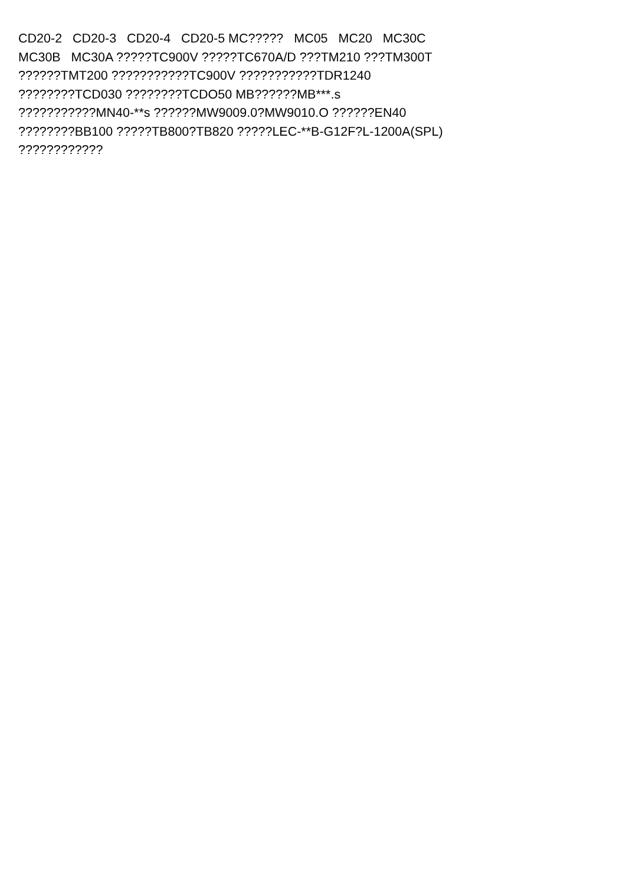CD20-2 CD20-3 CD20-4 CD20-5 MC????? MC05 MC20 MC30C MC30B MC30A ?????TC900V ?????TC670A/D ???TM210 ???TM300T ??????TMT200 ???????????TC900V ???????????TDR1240 ????????TCD030 ????????TCDO50 MB??????MB***.s ???????????MN40-**s ??????MW9009.0?MW9010.O ??????EN40 ????????BB100 ?????TB800?TB820 ?????LEC-**B-G12F?L-1200A(SPL) ????????????